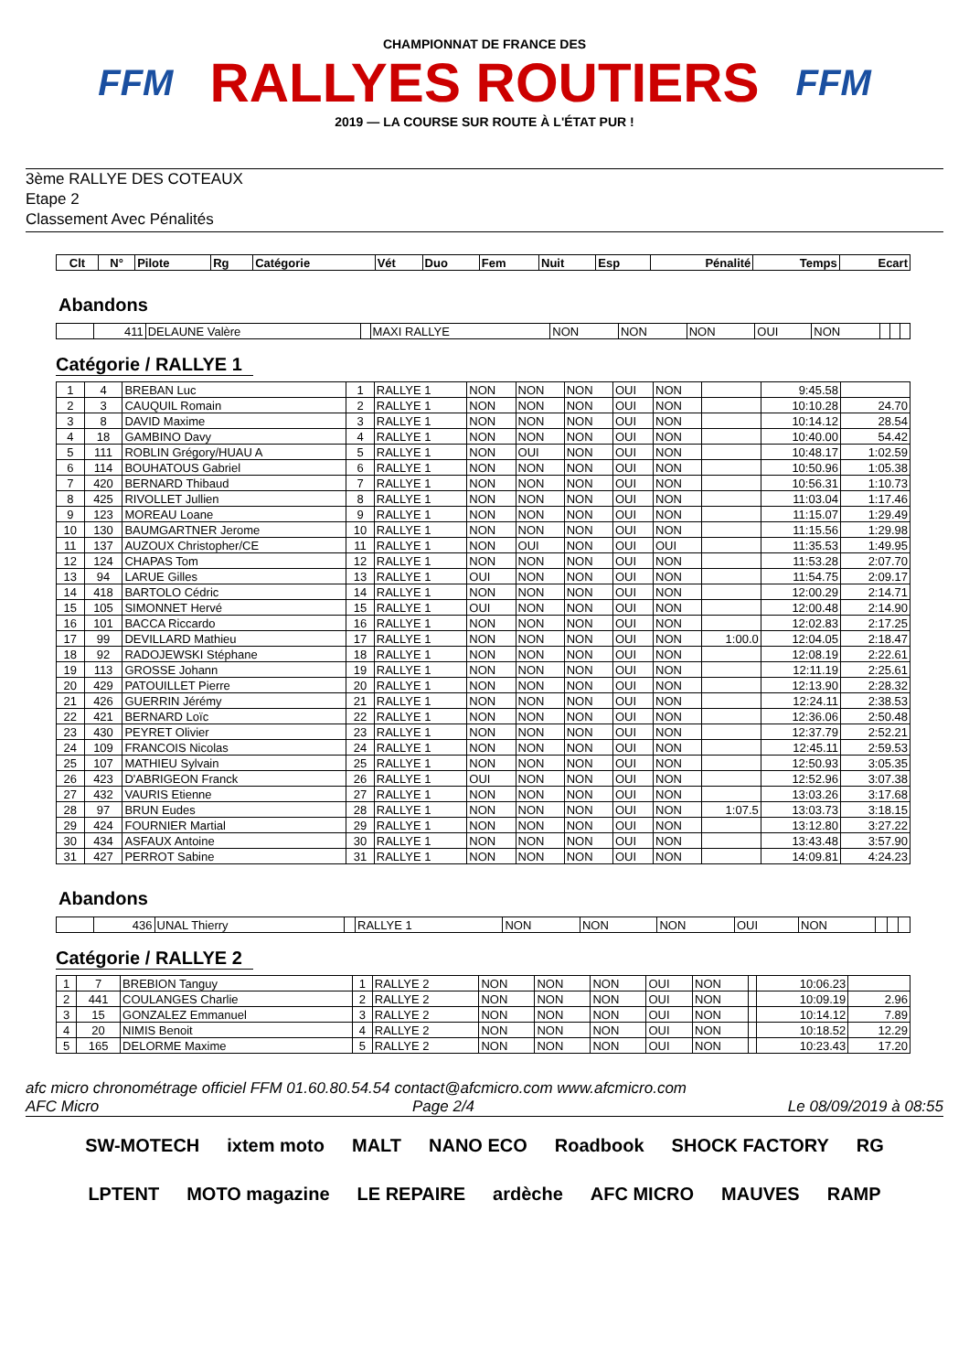FFM
CHAMPIONNAT DE FRANCE DES
RALLYES ROUTIERS
2019 — LA COURSE SUR ROUTE À L'ÉTAT PUR !
FFM
3ème RALLYE DES COTEAUX
Etape 2
Classement Avec Pénalités
| Clt | N° | Pilote | Rg | Catégorie | Vét | Duo | Fem | Nuit | Esp | Pénalité | Temps | Ecart |
| --- | --- | --- | --- | --- | --- | --- | --- | --- | --- | --- | --- | --- |
Abandons
| | 411 | DELAUNE Valère | | MAXI RALLYE | NON | NON | NON | OUI | NON | | | |
Catégorie / RALLYE 1
| 1 | 4 | BREBAN Luc | 1 | RALLYE 1 | NON | NON | NON | OUI | NON | | 9:45.58 | |
| 2 | 3 | CAUQUIL Romain | 2 | RALLYE 1 | NON | NON | NON | OUI | NON | | 10:10.28 | 24.70 |
| 3 | 8 | DAVID Maxime | 3 | RALLYE 1 | NON | NON | NON | OUI | NON | | 10:14.12 | 28.54 |
| 4 | 18 | GAMBINO Davy | 4 | RALLYE 1 | NON | NON | NON | OUI | NON | | 10:40.00 | 54.42 |
| 5 | 111 | ROBLIN Grégory/HUAU A | 5 | RALLYE 1 | NON | OUI | NON | OUI | NON | | 10:48.17 | 1:02.59 |
| 6 | 114 | BOUHATOUS Gabriel | 6 | RALLYE 1 | NON | NON | NON | OUI | NON | | 10:50.96 | 1:05.38 |
| 7 | 420 | BERNARD Thibaud | 7 | RALLYE 1 | NON | NON | NON | OUI | NON | | 10:56.31 | 1:10.73 |
| 8 | 425 | RIVOLLET Jullien | 8 | RALLYE 1 | NON | NON | NON | OUI | NON | | 11:03.04 | 1:17.46 |
| 9 | 123 | MOREAU Loane | 9 | RALLYE 1 | NON | NON | NON | OUI | NON | | 11:15.07 | 1:29.49 |
| 10 | 130 | BAUMGARTNER Jerome | 10 | RALLYE 1 | NON | NON | NON | OUI | NON | | 11:15.56 | 1:29.98 |
| 11 | 137 | AUZOUX Christopher/CE | 11 | RALLYE 1 | NON | OUI | NON | OUI | OUI | | 11:35.53 | 1:49.95 |
| 12 | 124 | CHAPAS Tom | 12 | RALLYE 1 | NON | NON | NON | OUI | NON | | 11:53.28 | 2:07.70 |
| 13 | 94 | LARUE Gilles | 13 | RALLYE 1 | OUI | NON | NON | OUI | NON | | 11:54.75 | 2:09.17 |
| 14 | 418 | BARTOLO Cédric | 14 | RALLYE 1 | NON | NON | NON | OUI | NON | | 12:00.29 | 2:14.71 |
| 15 | 105 | SIMONNET Hervé | 15 | RALLYE 1 | OUI | NON | NON | OUI | NON | | 12:00.48 | 2:14.90 |
| 16 | 101 | BACCA Riccardo | 16 | RALLYE 1 | NON | NON | NON | OUI | NON | | 12:02.83 | 2:17.25 |
| 17 | 99 | DEVILLARD Mathieu | 17 | RALLYE 1 | NON | NON | NON | OUI | NON | 1:00.0 | 12:04.05 | 2:18.47 |
| 18 | 92 | RADOJEWSKI Stéphane | 18 | RALLYE 1 | NON | NON | NON | OUI | NON | | 12:08.19 | 2:22.61 |
| 19 | 113 | GROSSE Johann | 19 | RALLYE 1 | NON | NON | NON | OUI | NON | | 12:11.19 | 2:25.61 |
| 20 | 429 | PATOUILLET Pierre | 20 | RALLYE 1 | NON | NON | NON | OUI | NON | | 12:13.90 | 2:28.32 |
| 21 | 426 | GUERRIN Jérémy | 21 | RALLYE 1 | NON | NON | NON | OUI | NON | | 12:24.11 | 2:38.53 |
| 22 | 421 | BERNARD Loïc | 22 | RALLYE 1 | NON | NON | NON | OUI | NON | | 12:36.06 | 2:50.48 |
| 23 | 430 | PEYRET Olivier | 23 | RALLYE 1 | NON | NON | NON | OUI | NON | | 12:37.79 | 2:52.21 |
| 24 | 109 | FRANCOIS Nicolas | 24 | RALLYE 1 | NON | NON | NON | OUI | NON | | 12:45.11 | 2:59.53 |
| 25 | 107 | MATHIEU Sylvain | 25 | RALLYE 1 | NON | NON | NON | OUI | NON | | 12:50.93 | 3:05.35 |
| 26 | 423 | D'ABRIGEON Franck | 26 | RALLYE 1 | OUI | NON | NON | OUI | NON | | 12:52.96 | 3:07.38 |
| 27 | 432 | VAURIS Etienne | 27 | RALLYE 1 | NON | NON | NON | OUI | NON | | 13:03.26 | 3:17.68 |
| 28 | 97 | BRUN Eudes | 28 | RALLYE 1 | NON | NON | NON | OUI | NON | 1:07.5 | 13:03.73 | 3:18.15 |
| 29 | 424 | FOURNIER Martial | 29 | RALLYE 1 | NON | NON | NON | OUI | NON | | 13:12.80 | 3:27.22 |
| 30 | 434 | ASFAUX Antoine | 30 | RALLYE 1 | NON | NON | NON | OUI | NON | | 13:43.48 | 3:57.90 |
| 31 | 427 | PERROT Sabine | 31 | RALLYE 1 | NON | NON | NON | OUI | NON | | 14:09.81 | 4:24.23 |
Abandons
| | 436 | UNAL Thierry | | RALLYE 1 | NON | NON | NON | OUI | NON | | | |
Catégorie / RALLYE 2
| 1 | 7 | BREBION Tanguy | 1 | RALLYE 2 | NON | NON | NON | OUI | NON | | 10:06.23 | |
| 2 | 441 | COULANGES Charlie | 2 | RALLYE 2 | NON | NON | NON | OUI | NON | | 10:09.19 | 2.96 |
| 3 | 15 | GONZALEZ Emmanuel | 3 | RALLYE 2 | NON | NON | NON | OUI | NON | | 10:14.12 | 7.89 |
| 4 | 20 | NIMIS Benoit | 4 | RALLYE 2 | NON | NON | NON | OUI | NON | | 10:18.52 | 12.29 |
| 5 | 165 | DELORME Maxime | 5 | RALLYE 2 | NON | NON | NON | OUI | NON | | 10:23.43 | 17.20 |
afc micro chronométrage officiel FFM 01.60.80.54.54 contact@afcmicro.com www.afcmicro.com
AFC Micro Page 2/4 Le 08/09/2019 à 08:55
SW-MOTECH ixtem moto MALT NANO ECO Roadbook SHOCK FACTORY RG LPTENT MOTO magazine LE REPAIRE ardèche AFC MICRO MAUVES RAMP